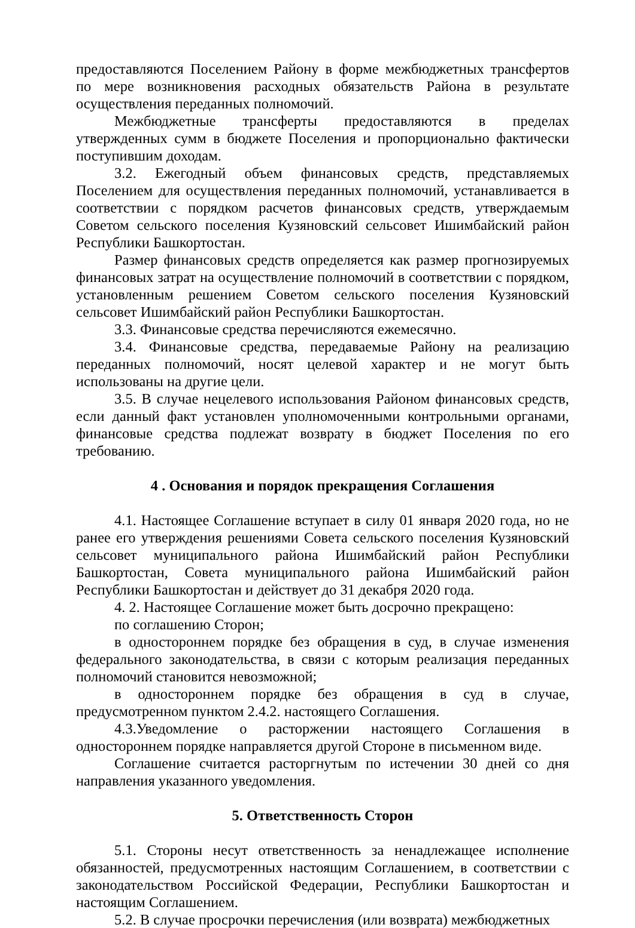предоставляются Поселением Району в форме межбюджетных трансфертов по мере возникновения расходных обязательств Района в результате осуществления переданных полномочий.
Межбюджетные трансферты предоставляются в пределах утвержденных сумм в бюджете Поселения и пропорционально фактически поступившим доходам.
3.2. Ежегодный объем финансовых средств, представляемых Поселением для осуществления переданных полномочий, устанавливается в соответствии с порядком расчетов финансовых средств, утверждаемым Советом сельского поселения Кузяновский сельсовет Ишимбайский район Республики Башкортостан.
Размер финансовых средств определяется как размер прогнозируемых финансовых затрат на осуществление полномочий в соответствии с порядком, установленным решением Советом сельского поселения Кузяновский сельсовет Ишимбайский район Республики Башкортостан.
3.3. Финансовые средства перечисляются ежемесячно.
3.4. Финансовые средства, передаваемые Району на реализацию переданных полномочий, носят целевой характер и не могут быть использованы на другие цели.
3.5. В случае нецелевого использования Районом финансовых средств, если данный факт установлен уполномоченными контрольными органами, финансовые средства подлежат возврату в бюджет Поселения по его требованию.
4 . Основания и порядок прекращения Соглашения
4.1. Настоящее Соглашение вступает в силу 01 января 2020 года, но не ранее его утверждения решениями Совета сельского поселения Кузяновский сельсовет муниципального района Ишимбайский район Республики Башкортостан, Совета муниципального района Ишимбайский район Республики Башкортостан и действует до 31 декабря 2020 года.
4. 2. Настоящее Соглашение может быть досрочно прекращено:
по соглашению Сторон;
в одностороннем порядке без обращения в суд, в случае изменения федерального законодательства, в связи с которым реализация переданных полномочий становится невозможной;
в одностороннем порядке без обращения в суд в случае, предусмотренном пунктом 2.4.2. настоящего Соглашения.
4.3.Уведомление о расторжении настоящего Соглашения в одностороннем порядке направляется другой Стороне в письменном виде.
Соглашение считается расторгнутым по истечении 30 дней со дня направления указанного уведомления.
5. Ответственность Сторон
5.1. Стороны несут ответственность за ненадлежащее исполнение обязанностей, предусмотренных настоящим Соглашением, в соответствии с законодательством Российской Федерации, Республики Башкортостан и настоящим Соглашением.
5.2. В случае просрочки перечисления (или возврата) межбюджетных